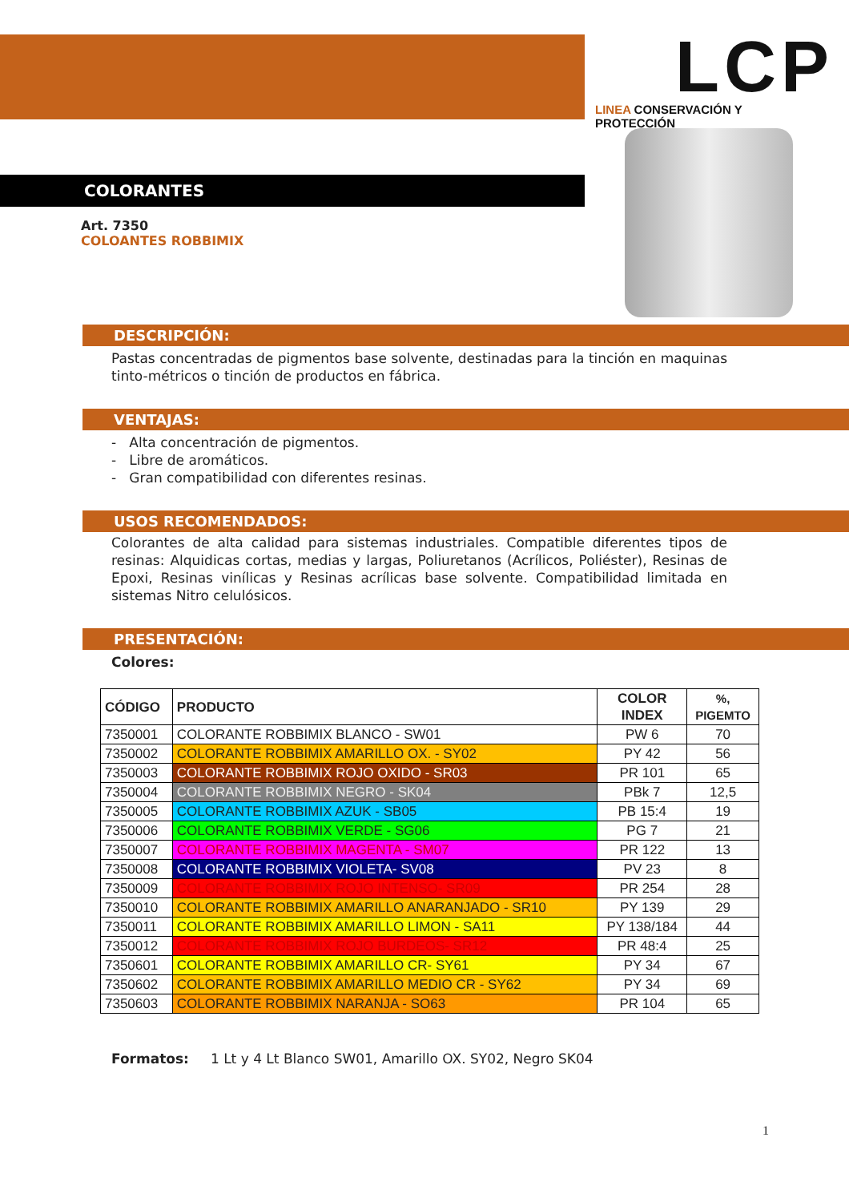LCP
LINEA CONSERVACIÓN Y PROTECCIÓN
COLORANTES
Art. 7350
COLOANTES ROBBIMIX
DESCRIPCIÓN:
Pastas concentradas de pigmentos base solvente, destinadas para la tinción en maquinas tinto-métricos o tinción de productos en fábrica.
VENTAJAS:
- Alta concentración de pigmentos.
- Libre de aromáticos.
- Gran compatibilidad con diferentes resinas.
USOS RECOMENDADOS:
Colorantes de alta calidad para sistemas industriales. Compatible diferentes tipos de resinas: Alquidicas cortas, medias y largas, Poliuretanos (Acrílicos, Poliéster), Resinas de Epoxi, Resinas vinílicas y Resinas acrílicas base solvente. Compatibilidad limitada en sistemas Nitro celulósicos.
PRESENTACIÓN:
Colores:
| CÓDIGO | PRODUCTO | COLOR INDEX | %, PIGEMTO |
| --- | --- | --- | --- |
| 7350001 | COLORANTE ROBBIMIX BLANCO - SW01 | PW 6 | 70 |
| 7350002 | COLORANTE ROBBIMIX AMARILLO OX. - SY02 | PY 42 | 56 |
| 7350003 | COLORANTE ROBBIMIX ROJO OXIDO - SR03 | PR 101 | 65 |
| 7350004 | COLORANTE ROBBIMIX NEGRO - SK04 | PBk 7 | 12,5 |
| 7350005 | COLORANTE ROBBIMIX AZUK - SB05 | PB 15:4 | 19 |
| 7350006 | COLORANTE ROBBIMIX VERDE - SG06 | PG 7 | 21 |
| 7350007 | COLORANTE ROBBIMIX MAGENTA - SM07 | PR 122 | 13 |
| 7350008 | COLORANTE ROBBIMIX VIOLETA- SV08 | PV 23 | 8 |
| 7350009 | COLORANTE ROBBIMIX ROJO INTENSO- SR09 | PR 254 | 28 |
| 7350010 | COLORANTE ROBBIMIX AMARILLO ANARANJADO - SR10 | PY 139 | 29 |
| 7350011 | COLORANTE ROBBIMIX AMARILLO LIMON - SA11 | PY 138/184 | 44 |
| 7350012 | COLORANTE ROBBIMIX ROJO BURDEOS- SR12 | PR 48:4 | 25 |
| 7350601 | COLORANTE ROBBIMIX AMARILLO CR- SY61 | PY 34 | 67 |
| 7350602 | COLORANTE ROBBIMIX AMARILLO MEDIO CR - SY62 | PY 34 | 69 |
| 7350603 | COLORANTE ROBBIMIX NARANJA - SO63 | PR 104 | 65 |
Formatos: 1 Lt y 4 Lt Blanco SW01, Amarillo OX. SY02, Negro SK04
1